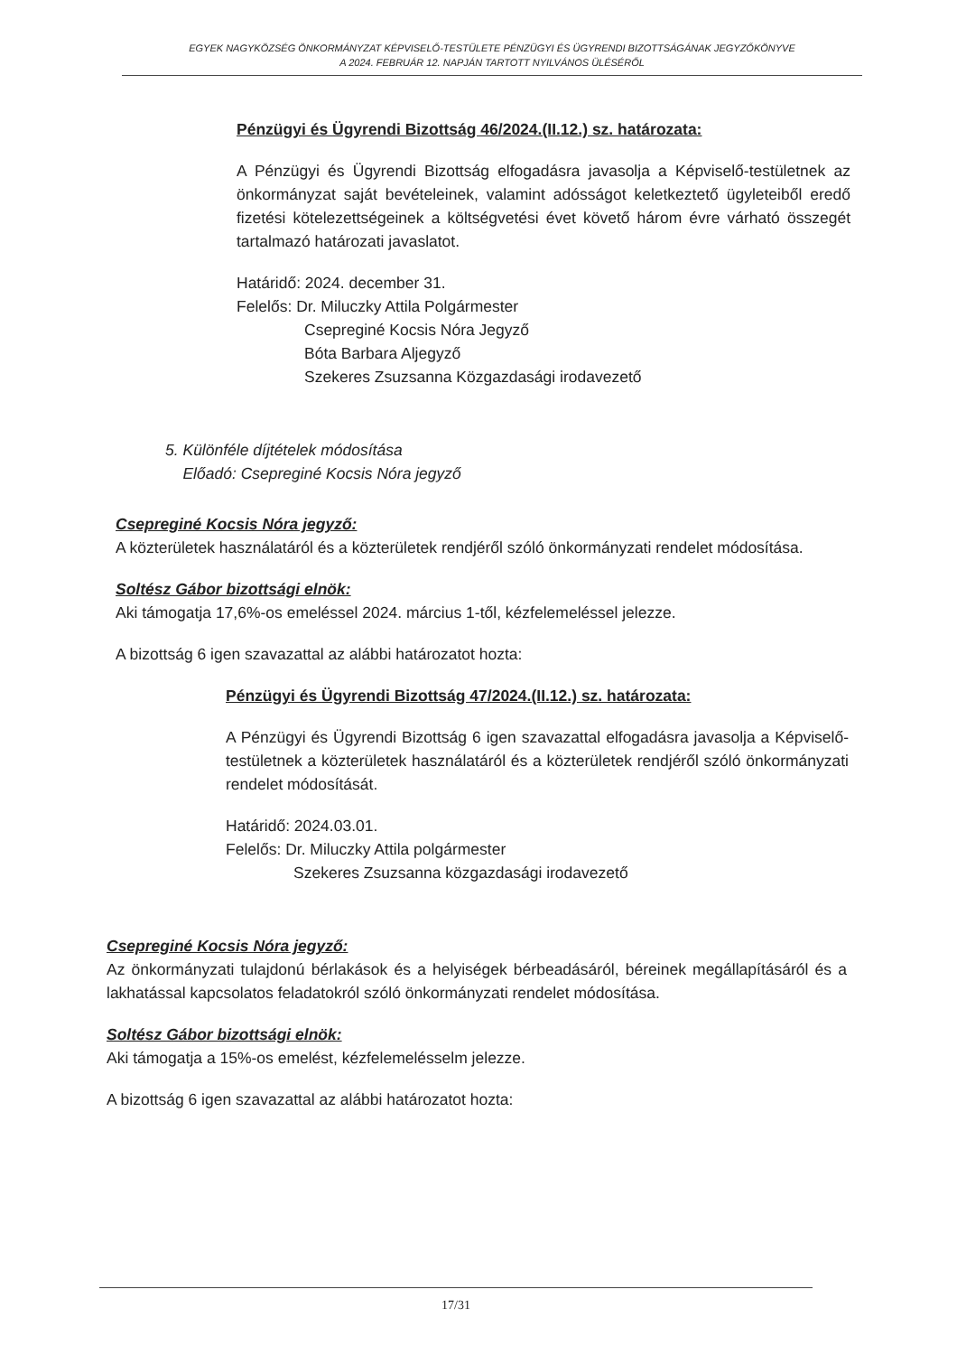EGYEK NAGYKÖZSÉG ÖNKORMÁNYZAT KÉPVISELŐ-TESTÜLETE PÉNZÜGYI ÉS ÜGYRENDI BIZOTTSÁGÁNAK JEGYZŐKÖNYVE
A 2024. FEBRUÁR 12. NAPJÁN TARTOTT NYILVÁNOS ÜLÉSÉRŐL
Pénzügyi és Ügyrendi Bizottság 46/2024.(II.12.) sz. határozata:
A Pénzügyi és Ügyrendi Bizottság elfogadásra javasolja a Képviselő-testületnek az önkormányzat saját bevételeinek, valamint adósságot keletkeztető ügyleteiből eredő fizetési kötelezettségeinek a költségvetési évet követő három évre várható összegét tartalmazó határozati javaslatot.
Határidő: 2024. december 31.
Felelős: Dr. Miluczky Attila Polgármester
Csepreginé Kocsis Nóra Jegyző
Bóta Barbara Aljegyző
Szekeres Zsuzsanna Közgazdasági irodavezető
5. Különféle díjtételek módosítása
Előadó: Csepreginé Kocsis Nóra jegyző
Csepreginé Kocsis Nóra jegyző:
A közterületek használatáról és a közterületek rendjéről szóló önkormányzati rendelet módosítása.
Soltész Gábor bizottsági elnök:
Aki támogatja 17,6%-os emeléssel 2024. március 1-től, kézfelemeléssel jelezze.
A bizottság 6 igen szavazattal az alábbi határozatot hozta:
Pénzügyi és Ügyrendi Bizottság 47/2024.(II.12.) sz. határozata:
A Pénzügyi és Ügyrendi Bizottság 6 igen szavazattal elfogadásra javasolja a Képviselő-testületnek a közterületek használatáról és a közterületek rendjéről szóló önkormányzati rendelet módosítását.
Határidő: 2024.03.01.
Felelős: Dr. Miluczky Attila polgármester
Szekeres Zsuzsanna közgazdasági irodavezető
Csepreginé Kocsis Nóra jegyző:
Az önkormányzati tulajdonú bérlakások és a helyiségek bérbeadásáról, béreinek megállapításáról és a lakhatással kapcsolatos feladatokról szóló önkormányzati rendelet módosítása.
Soltész Gábor bizottsági elnök:
Aki támogatja a 15%-os emelést, kézfelemelésselm jelezze.
A bizottság 6 igen szavazattal az alábbi határozatot hozta:
17/31